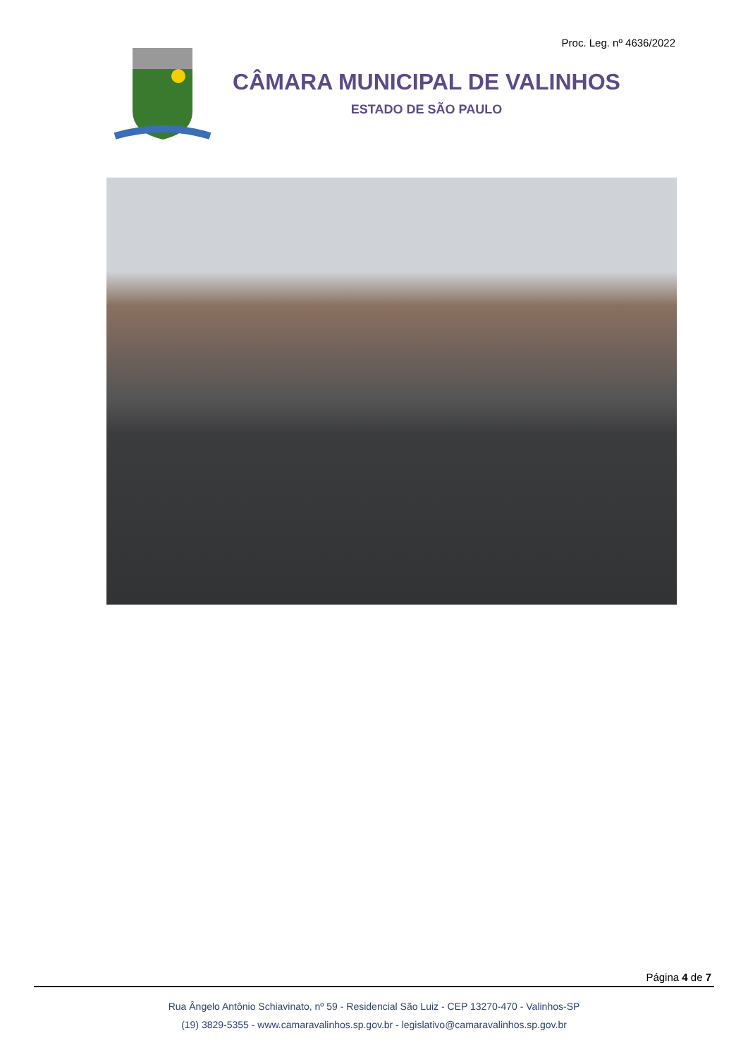Proc. Leg. nº 4636/2022
CÂMARA MUNICIPAL DE VALINHOS
ESTADO DE SÃO PAULO
Página 4 de 7
Rua Ângelo Antônio Schiavinato, nº 59 - Residencial São Luiz - CEP 13270-470 - Valinhos-SP
(19) 3829-5355 - www.camaravalinhos.sp.gov.br - legislativo@camaravalinhos.sp.gov.br